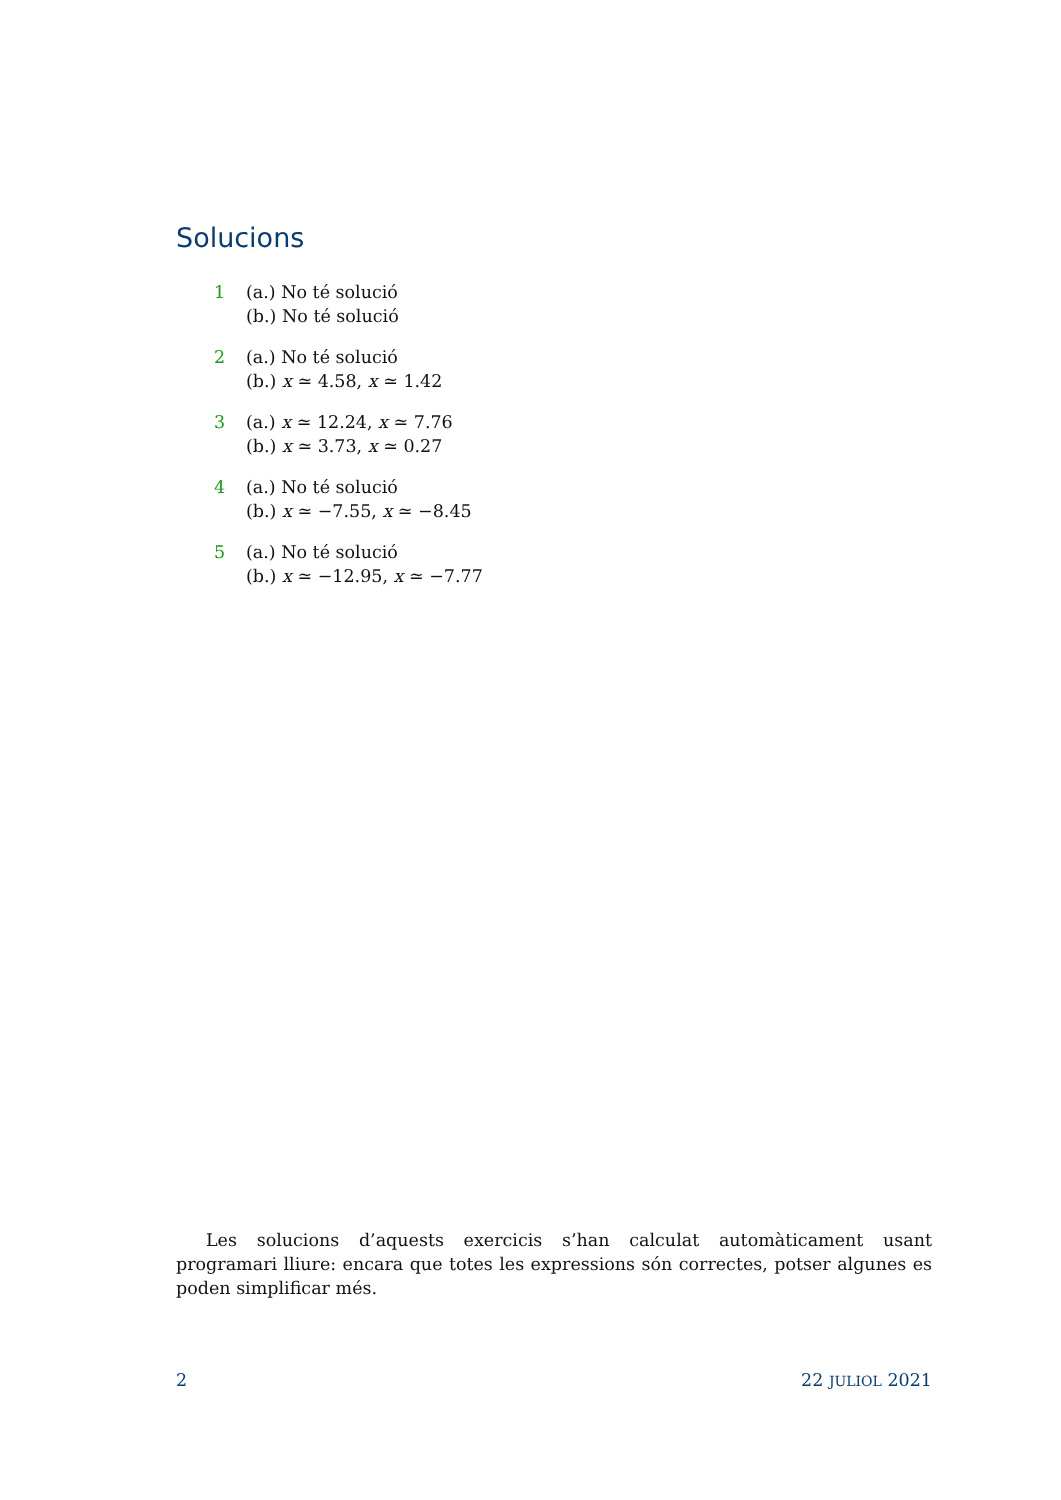Solucions
1 (a.) No té solució
(b.) No té solució
2 (a.) No té solució
(b.) x ≃ 4.58, x ≃ 1.42
3 (a.) x ≃ 12.24, x ≃ 7.76
(b.) x ≃ 3.73, x ≃ 0.27
4 (a.) No té solució
(b.) x ≃ −7.55, x ≃ −8.45
5 (a.) No té solució
(b.) x ≃ −12.95, x ≃ −7.77
Les solucions d’aquests exercicis s’han calculat automàticament usant programari lliure: encara que totes les expressions són correctes, potser algunes es poden simplificar més.
2 22 JULIOL 2021